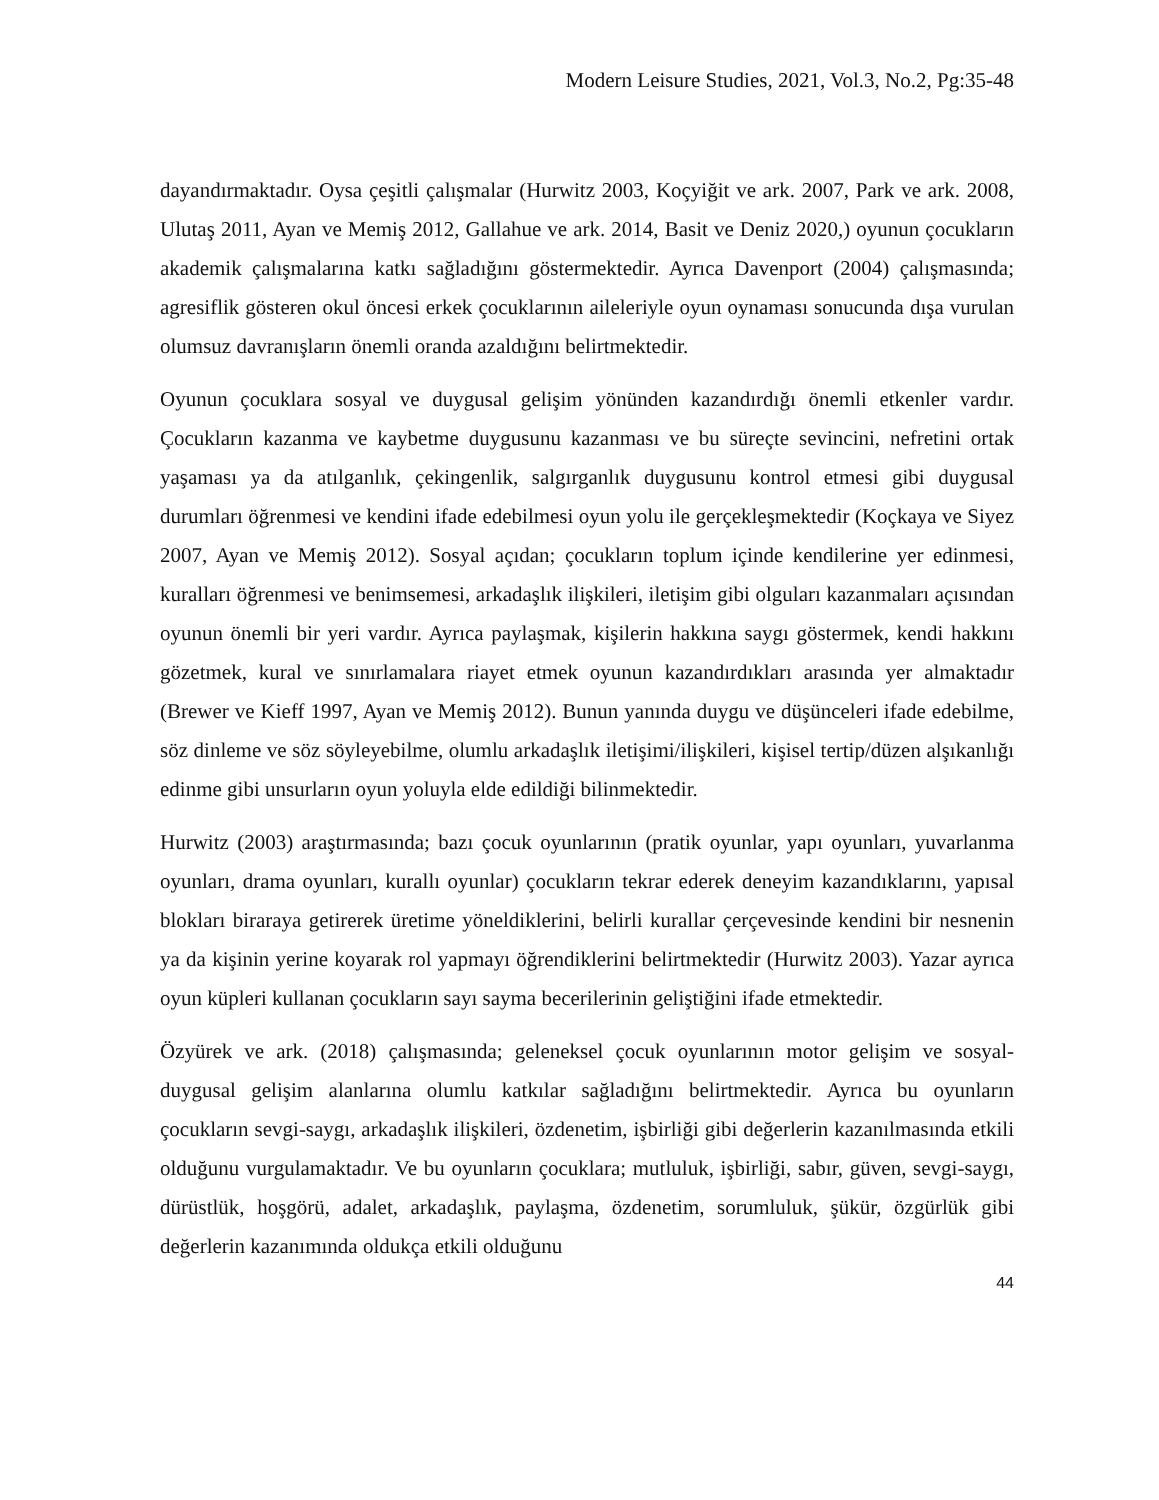Modern Leisure Studies, 2021, Vol.3, No.2, Pg:35-48
dayandırmaktadır. Oysa çeşitli çalışmalar (Hurwitz 2003, Koçyiğit ve ark. 2007, Park ve ark. 2008, Ulutaş 2011, Ayan ve Memiş 2012, Gallahue ve ark. 2014, Basit ve Deniz 2020,) oyunun çocukların akademik çalışmalarına katkı sağladığını göstermektedir. Ayrıca Davenport (2004) çalışmasında; agresiflik gösteren okul öncesi erkek çocuklarının aileleriyle oyun oynaması sonucunda dışa vurulan olumsuz davranışların önemli oranda azaldığını belirtmektedir.
Oyunun çocuklara sosyal ve duygusal gelişim yönünden kazandırdığı önemli etkenler vardır. Çocukların kazanma ve kaybetme duygusunu kazanması ve bu süreçte sevincini, nefretini ortak yaşaması ya da atılganlık, çekingenlik, salgırganlık duygusunu kontrol etmesi gibi duygusal durumları öğrenmesi ve kendini ifade edebilmesi oyun yolu ile gerçekleşmektedir (Koçkaya ve Siyez 2007, Ayan ve Memiş 2012). Sosyal açıdan; çocukların toplum içinde kendilerine yer edinmesi, kuralları öğrenmesi ve benimsemesi, arkadaşlık ilişkileri, iletişim gibi olguları kazanmaları açısından oyunun önemli bir yeri vardır. Ayrıca paylaşmak, kişilerin hakkına saygı göstermek, kendi hakkını gözetmek, kural ve sınırlamalara riayet etmek oyunun kazandırdıkları arasında yer almaktadır (Brewer ve Kieff 1997, Ayan ve Memiş 2012). Bunun yanında duygu ve düşünceleri ifade edebilme, söz dinleme ve söz söyleyebilme, olumlu arkadaşlık iletişimi/ilişkileri, kişisel tertip/düzen alşıkanlığı edinme gibi unsurların oyun yoluyla elde edildiği bilinmektedir.
Hurwitz (2003) araştırmasında; bazı çocuk oyunlarının (pratik oyunlar, yapı oyunları, yuvarlanma oyunları, drama oyunları, kurallı oyunlar) çocukların tekrar ederek deneyim kazandıklarını, yapısal blokları biraraya getirerek üretime yöneldiklerini, belirli kurallar çerçevesinde kendini bir nesnenin ya da kişinin yerine koyarak rol yapmayı öğrendiklerini belirtmektedir (Hurwitz 2003). Yazar ayrıca oyun küpleri kullanan çocukların sayı sayma becerilerinin geliştiğini ifade etmektedir.
Özyürek ve ark. (2018) çalışmasında; geleneksel çocuk oyunlarının motor gelişim ve sosyal-duygusal gelişim alanlarına olumlu katkılar sağladığını belirtmektedir. Ayrıca bu oyunların çocukların sevgi-saygı, arkadaşlık ilişkileri, özdenetim, işbirliği gibi değerlerin kazanılmasında etkili olduğunu vurgulamaktadır. Ve bu oyunların çocuklara; mutluluk, işbirliği, sabır, güven, sevgi-saygı, dürüstlük, hoşgörü, adalet, arkadaşlık, paylaşma, özdenetim, sorumluluk, şükür, özgürlük gibi değerlerin kazanımında oldukça etkili olduğunu
44